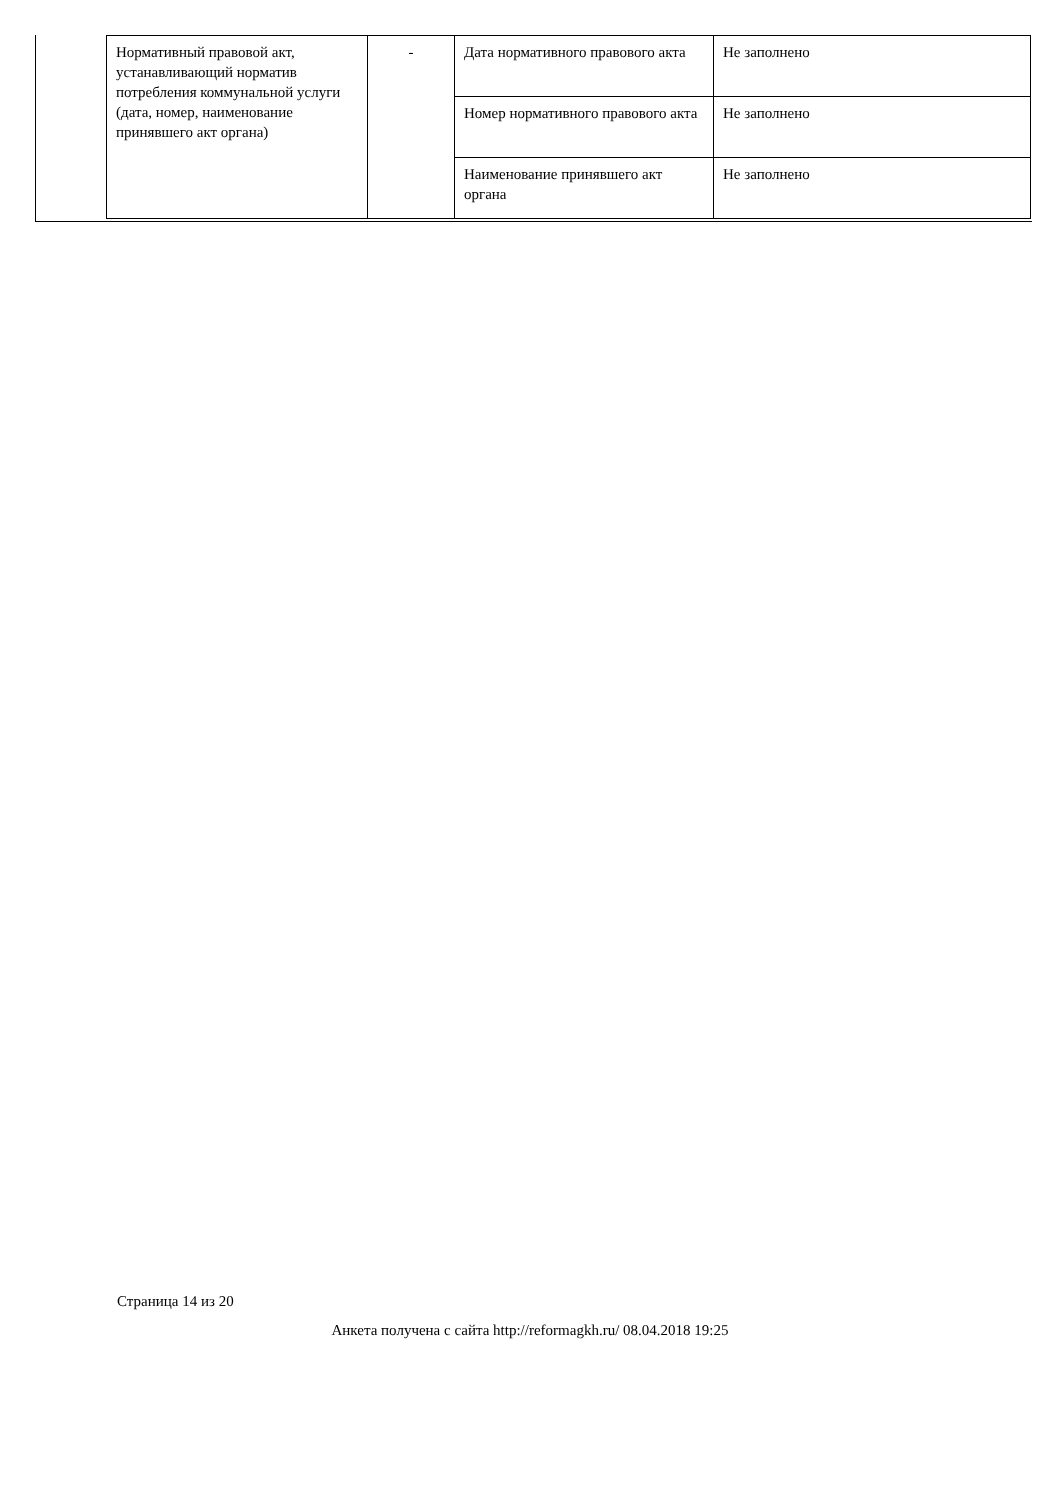| Нормативный правовой акт, устанавливающий норматив потребления коммунальной услуги (дата, номер, наименование принявшего акт органа) | - | Дата нормативного правового акта | Не заполнено |
| | | Номер нормативного правового акта | Не заполнено |
| | | Наименование принявшего акт органа | Не заполнено |
Страница 14 из 20
Анкета получена с сайта http://reformagkh.ru/ 08.04.2018 19:25